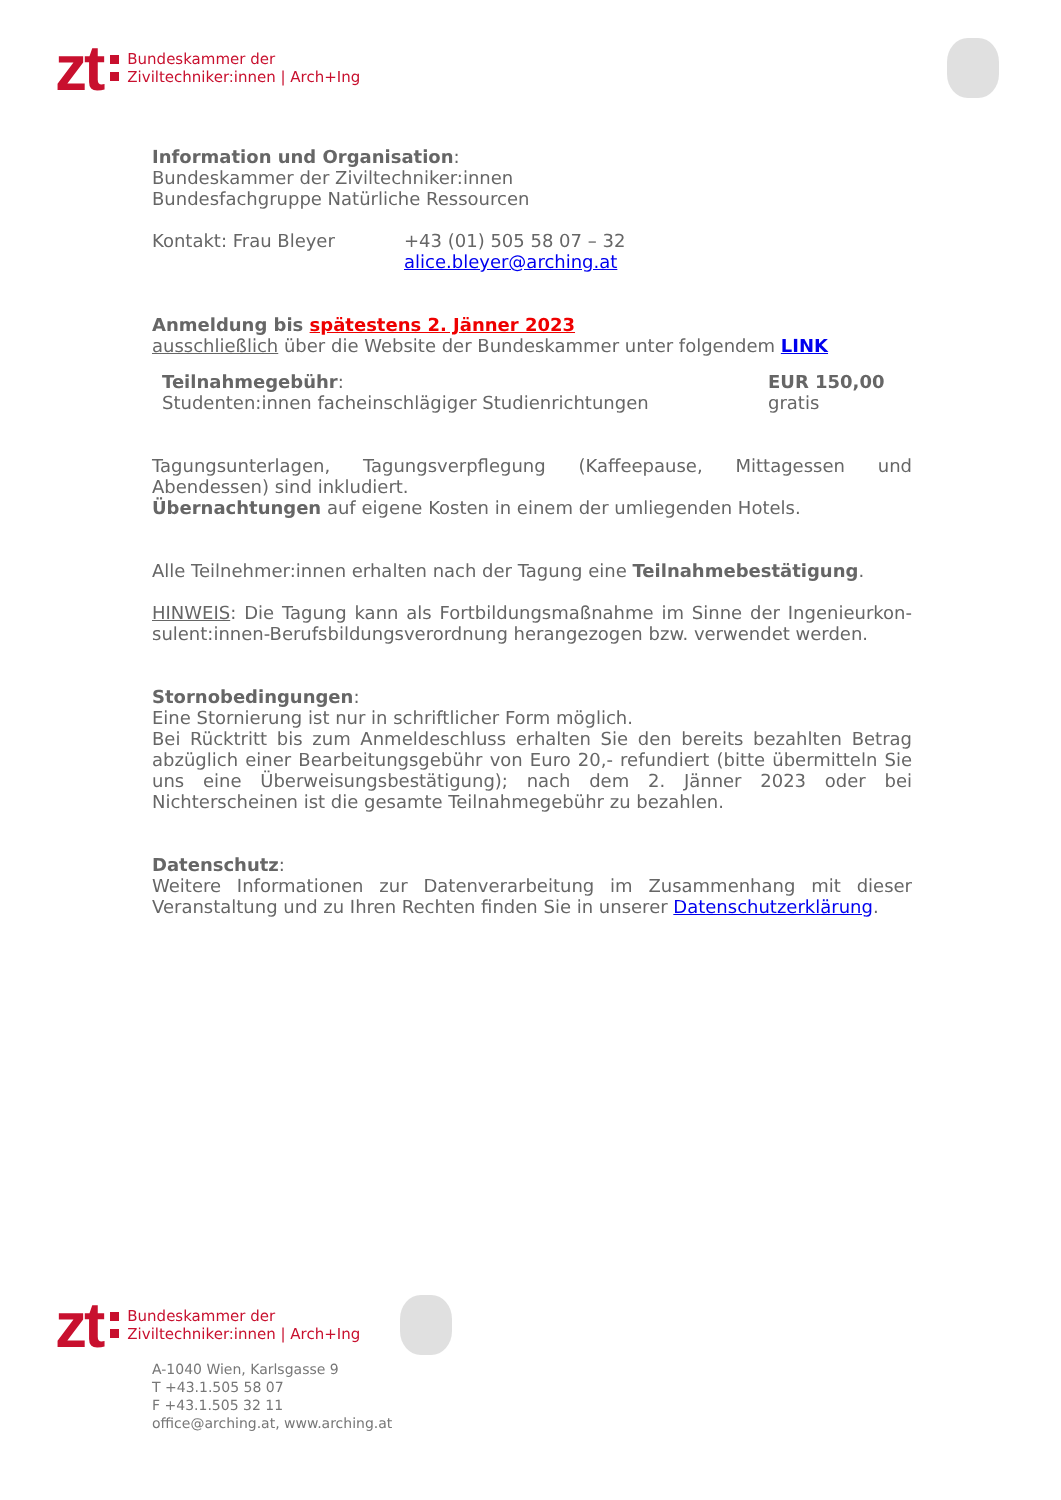zt Bundeskammer der
Ziviltechniker:innen | Arch+Ing
Information und Organisation:
Bundeskammer der Ziviltechniker:innen
Bundesfachgruppe Natürliche Ressourcen
Kontakt: Frau Bleyer +43 (01) 505 58 07 – 32
alice.bleyer@arching.at
Anmeldung bis spätestens 2. Jänner 2023
ausschließlich über die Website der Bundeskammer unter folgendem LINK
Teilnahmegebühr:
Studenten:innen facheinschlägiger Studienrichtungen EUR 150,00
gratis
Tagungsunterlagen, Tagungsverpflegung (Kaffeepause, Mittagessen und Abendessen) sind inkludiert.
Übernachtungen auf eigene Kosten in einem der umliegenden Hotels.
Alle Teilnehmer:innen erhalten nach der Tagung eine Teilnahmebestätigung.
HINWEIS: Die Tagung kann als Fortbildungsmaßnahme im Sinne der Ingenieurkon-sulent:innen-Berufsbildungsverordnung herangezogen bzw. verwendet werden.
Stornobedingungen:
Eine Stornierung ist nur in schriftlicher Form möglich.
Bei Rücktritt bis zum Anmeldeschluss erhalten Sie den bereits bezahlten Betrag abzüglich einer Bearbeitungsgebühr von Euro 20,- refundiert (bitte übermitteln Sie uns eine Überweisungsbestätigung); nach dem 2. Jänner 2023 oder bei Nichterscheinen ist die gesamte Teilnahmegebühr zu bezahlen.
Datenschutz:
Weitere Informationen zur Datenverarbeitung im Zusammenhang mit dieser Veranstaltung und zu Ihren Rechten finden Sie in unserer Datenschutzerklärung.
zt Bundeskammer der
Ziviltechniker:innen | Arch+Ing
A-1040 Wien, Karlsgasse 9
T +43.1.505 58 07
F +43.1.505 32 11
office@arching.at, www.arching.at